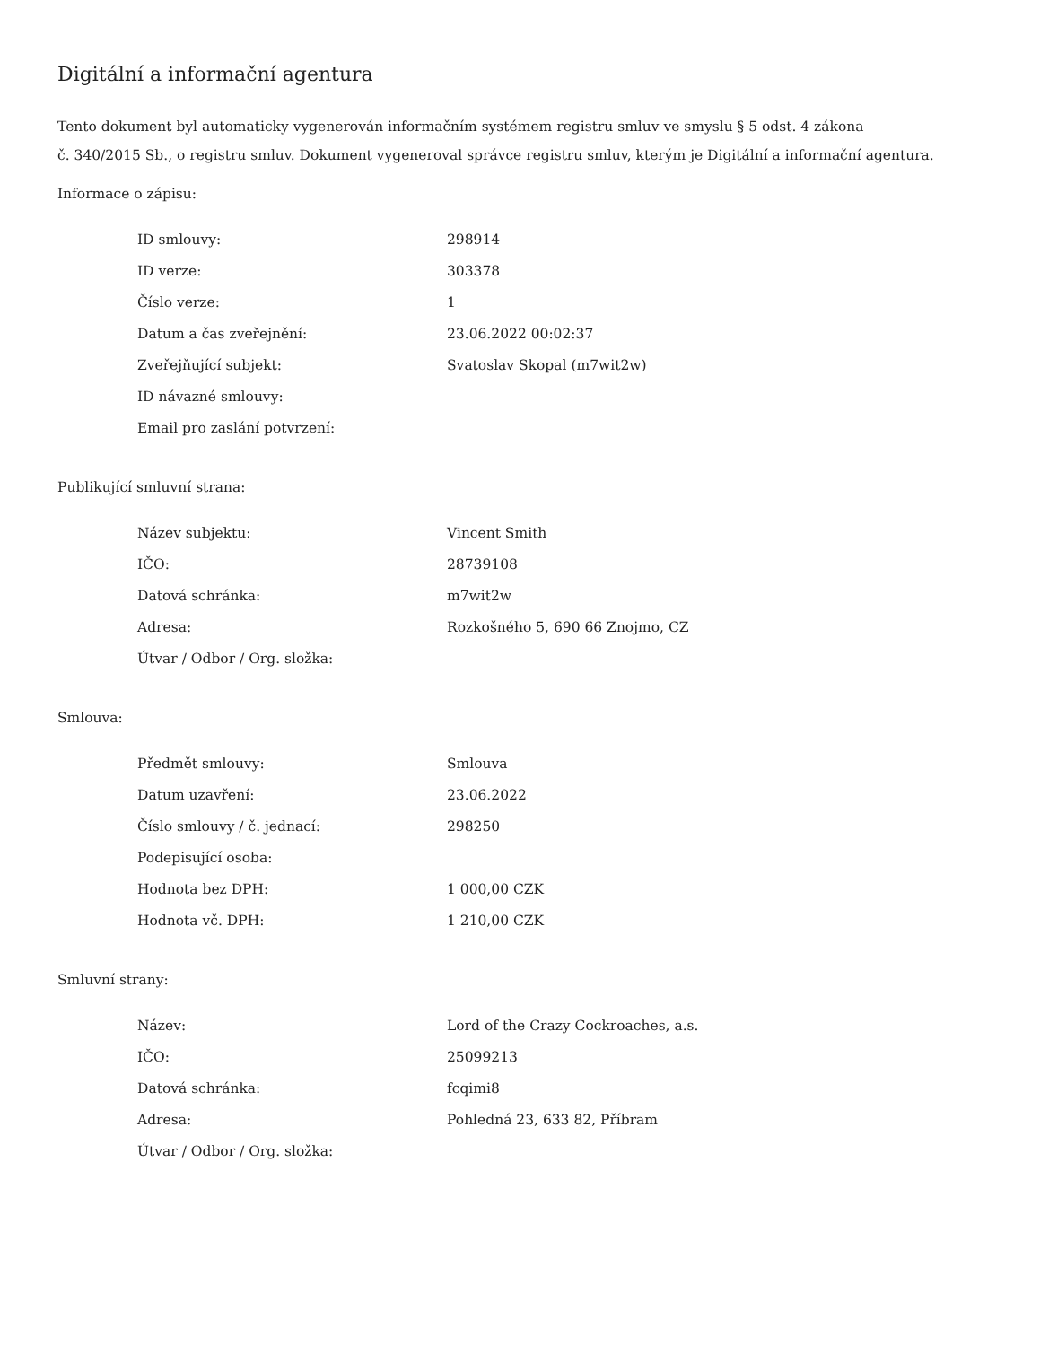Digitální a informační agentura
Tento dokument byl automaticky vygenerován informačním systémem registru smluv ve smyslu § 5 odst. 4 zákona
č. 340/2015 Sb., o registru smluv. Dokument vygeneroval správce registru smluv, kterým je Digitální a informační agentura.
Informace o zápisu:
| ID smlouvy: | 298914 |
| ID verze: | 303378 |
| Číslo verze: | 1 |
| Datum a čas zveřejnění: | 23.06.2022 00:02:37 |
| Zveřejňující subjekt: | Svatoslav Skopal (m7wit2w) |
| ID návazné smlouvy: | |
| Email pro zaslání potvrzení: | |
Publikující smluvní strana:
| Název subjektu: | Vincent Smith |
| IČO: | 28739108 |
| Datová schránka: | m7wit2w |
| Adresa: | Rozkošného 5, 690 66 Znojmo, CZ |
| Útvar / Odbor / Org. složka: | |
Smlouva:
| Předmět smlouvy: | Smlouva |
| Datum uzavření: | 23.06.2022 |
| Číslo smlouvy / č. jednací: | 298250 |
| Podepisující osoba: | |
| Hodnota bez DPH: | 1 000,00 CZK |
| Hodnota vč. DPH: | 1 210,00 CZK |
Smluvní strany:
| Název: | Lord of the Crazy Cockroaches, a.s. |
| IČO: | 25099213 |
| Datová schránka: | fcqimi8 |
| Adresa: | Pohledná 23, 633 82, Příbram |
| Útvar / Odbor / Org. složka: | |